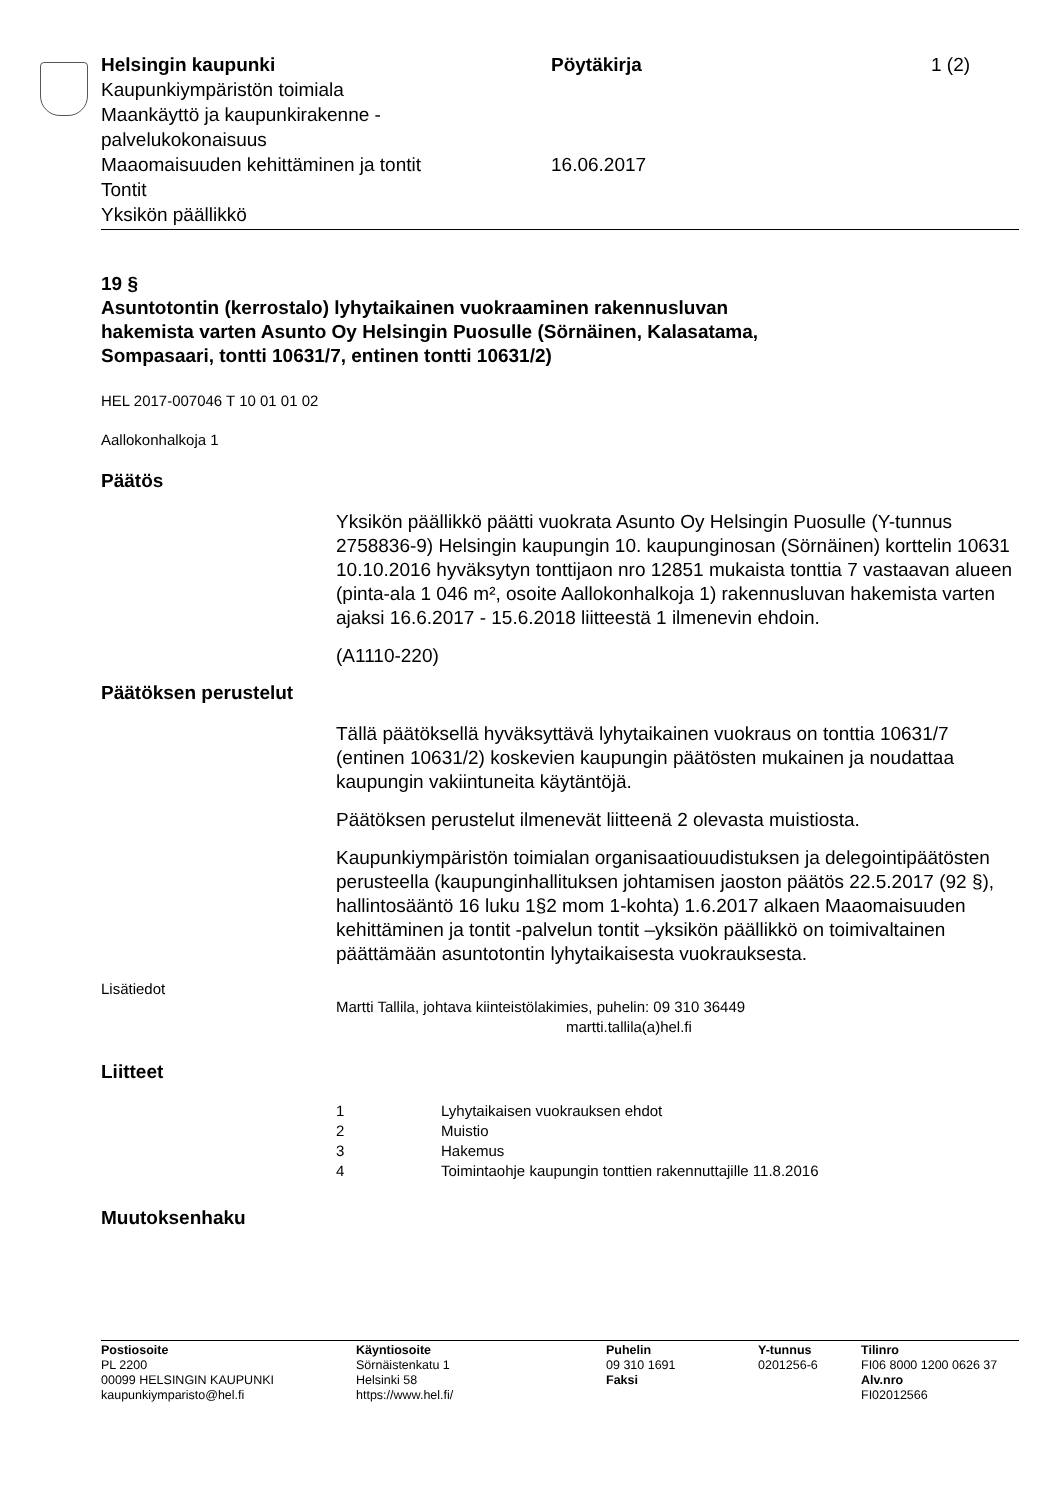Helsingin kaupunki Pöytäkirja 1 (2)
Kaupunkiympäristön toimiala
Maankäyttö ja kaupunkirakenne -
palvelukokonaisuus
Maaomaisuuden kehittäminen ja tontit 16.06.2017
Tontit
Yksikön päällikkö
19 §
Asuntotontin (kerrostalo) lyhytaikainen vuokraaminen rakennusluvan hakemista varten Asunto Oy Helsingin Puosulle (Sörnäinen, Kalasatama, Sompasaari, tontti 10631/7, entinen tontti 10631/2)
HEL 2017-007046 T 10 01 01 02
Aallokonhalkoja 1
Päätös
Yksikön päällikkö päätti vuokrata Asunto Oy Helsingin Puosulle (Y-tunnus 2758836-9) Helsingin kaupungin 10. kaupunginosan (Sörnäinen) korttelin 10631 10.10.2016 hyväksytyn tonttijaon nro 12851 mukaista tonttia 7 vastaavan alueen (pinta-ala 1 046 m², osoite Aallokonhalkoja 1) rakennusluvan hakemista varten ajaksi 16.6.2017 - 15.6.2018 liitteestä 1 ilmenevin ehdoin.
(A1110-220)
Päätöksen perustelut
Tällä päätöksellä hyväksyttävä lyhytaikainen vuokraus on tonttia 10631/7 (entinen 10631/2) koskevien kaupungin päätösten mukainen ja noudattaa kaupungin vakiintuneita käytäntöjä.
Päätöksen perustelut ilmenevät liitteenä 2 olevasta muistiosta.
Kaupunkiympäristön toimialan organisaatiouudistuksen ja delegointipäätösten perusteella (kaupunginhallituksen johtamisen jaoston päätös 22.5.2017 (92 §), hallintosääntö 16 luku 1§2 mom 1-kohta) 1.6.2017 alkaen Maaomaisuuden kehittäminen ja tontit -palvelun tontit –yksikön päällikkö on toimivaltainen päättämään asuntotontin lyhytaikaisesta vuokrauksesta.
Lisätiedot
Martti Tallila, johtava kiinteistölakimies, puhelin: 09 310 36449
martti.tallila(a)hel.fi
Liitteet
1 Lyhytaikaisen vuokrauksen ehdot
2 Muistio
3 Hakemus
4 Toimintaohje kaupungin tonttien rakennuttajille 11.8.2016
Muutoksenhaku
Postiosoite
PL 2200
00099 HELSINGIN KAUPUNKI
kaupunkiymparisto@hel.fi
Käyntiosoite
Sörnäistenkatu 1
Helsinki 58
https://www.hel.fi/
Puhelin
09 310 1691
Faksi
Y-tunnus
0201256-6
Tilinro
FI06 8000 1200 0626 37
Alv.nro
FI02012566